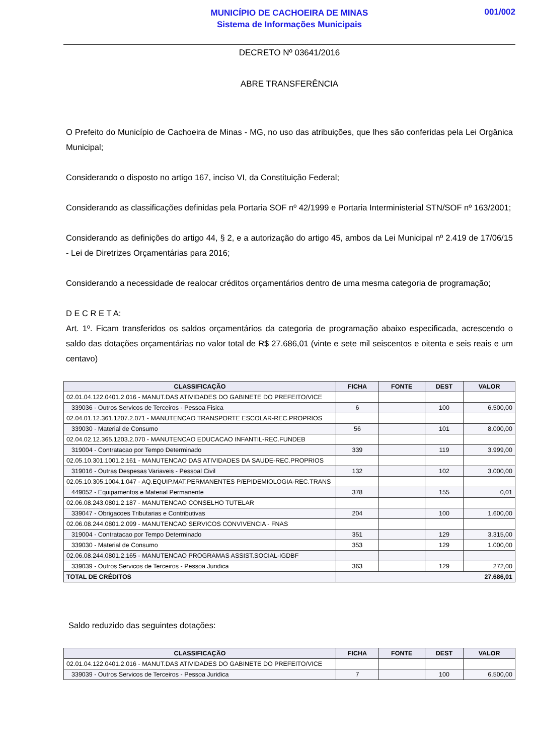MUNICÍPIO DE CACHOEIRA DE MINAS
Sistema de Informações Municipais
001/002
DECRETO Nº 03641/2016
ABRE TRANSFERÊNCIA
O Prefeito do Município de Cachoeira de Minas - MG, no uso das atribuições, que lhes são conferidas pela Lei Orgânica Municipal;
Considerando o disposto no artigo 167, inciso VI, da Constituição Federal;
Considerando as classificações definidas pela Portaria SOF nº 42/1999 e Portaria Interministerial STN/SOF nº 163/2001;
Considerando as definições do artigo 44, § 2, e a autorização do artigo 45, ambos da Lei Municipal nº 2.419 de 17/06/15 - Lei de Diretrizes Orçamentárias para 2016;
Considerando a necessidade de realocar créditos orçamentários dentro de uma mesma categoria de programação;
D E C R E T A:
Art. 1º. Ficam transferidos os saldos orçamentários da categoria de programação abaixo especificada, acrescendo o saldo das dotações orçamentárias no valor total de R$ 27.686,01 (vinte e sete mil seiscentos e oitenta e seis reais e um centavo)
| CLASSIFICAÇÃO | FICHA | FONTE | DEST | VALOR |
| --- | --- | --- | --- | --- |
| 02.01.04.122.0401.2.016 - MANUT.DAS ATIVIDADES DO GABINETE DO PREFEITO/VICE | | | | |
| 339036 - Outros Servicos de Terceiros - Pessoa Fisica | 6 | | 100 | 6.500,00 |
| 02.04.01.12.361.1207.2.071 - MANUTENCAO TRANSPORTE ESCOLAR-REC.PROPRIOS | | | | |
| 339030 - Material de Consumo | 56 | | 101 | 8.000,00 |
| 02.04.02.12.365.1203.2.070 - MANUTENCAO EDUCACAO INFANTIL-REC.FUNDEB | | | | |
| 319004 - Contratacao por Tempo Determinado | 339 | | 119 | 3.999,00 |
| 02.05.10.301.1001.2.161 - MANUTENCAO DAS ATIVIDADES DA SAUDE-REC.PROPRIOS | | | | |
| 319016 - Outras Despesas Variaveis - Pessoal Civil | 132 | | 102 | 3.000,00 |
| 02.05.10.305.1004.1.047 - AQ.EQUIP.MAT.PERMANENTES P/EPIDEMIOLOGIA-REC.TRANS | | | | |
| 449052 - Equipamentos e Material Permanente | 378 | | 155 | 0,01 |
| 02.06.08.243.0801.2.187 - MANUTENCAO CONSELHO TUTELAR | | | | |
| 339047 - Obrigacoes Tributarias e Contributivas | 204 | | 100 | 1.600,00 |
| 02.06.08.244.0801.2.099 - MANUTENCAO SERVICOS CONVIVENCIA - FNAS | | | | |
| 319004 - Contratacao por Tempo Determinado | 351 | | 129 | 3.315,00 |
| 339030 - Material de Consumo | 353 | | 129 | 1.000,00 |
| 02.06.08.244.0801.2.165 - MANUTENCAO PROGRAMAS ASSIST.SOCIAL-IGDBF | | | | |
| 339039 - Outros Servicos de Terceiros - Pessoa Juridica | 363 | | 129 | 272,00 |
| TOTAL DE CRÉDITOS | 27.686,01 | | | |
Saldo reduzido das seguintes dotações:
| CLASSIFICAÇÃO | FICHA | FONTE | DEST | VALOR |
| --- | --- | --- | --- | --- |
| 02.01.04.122.0401.2.016 - MANUT.DAS ATIVIDADES DO GABINETE DO PREFEITO/VICE | | | | |
| 339039 - Outros Servicos de Terceiros - Pessoa Juridica | 7 | | 100 | 6.500,00 |